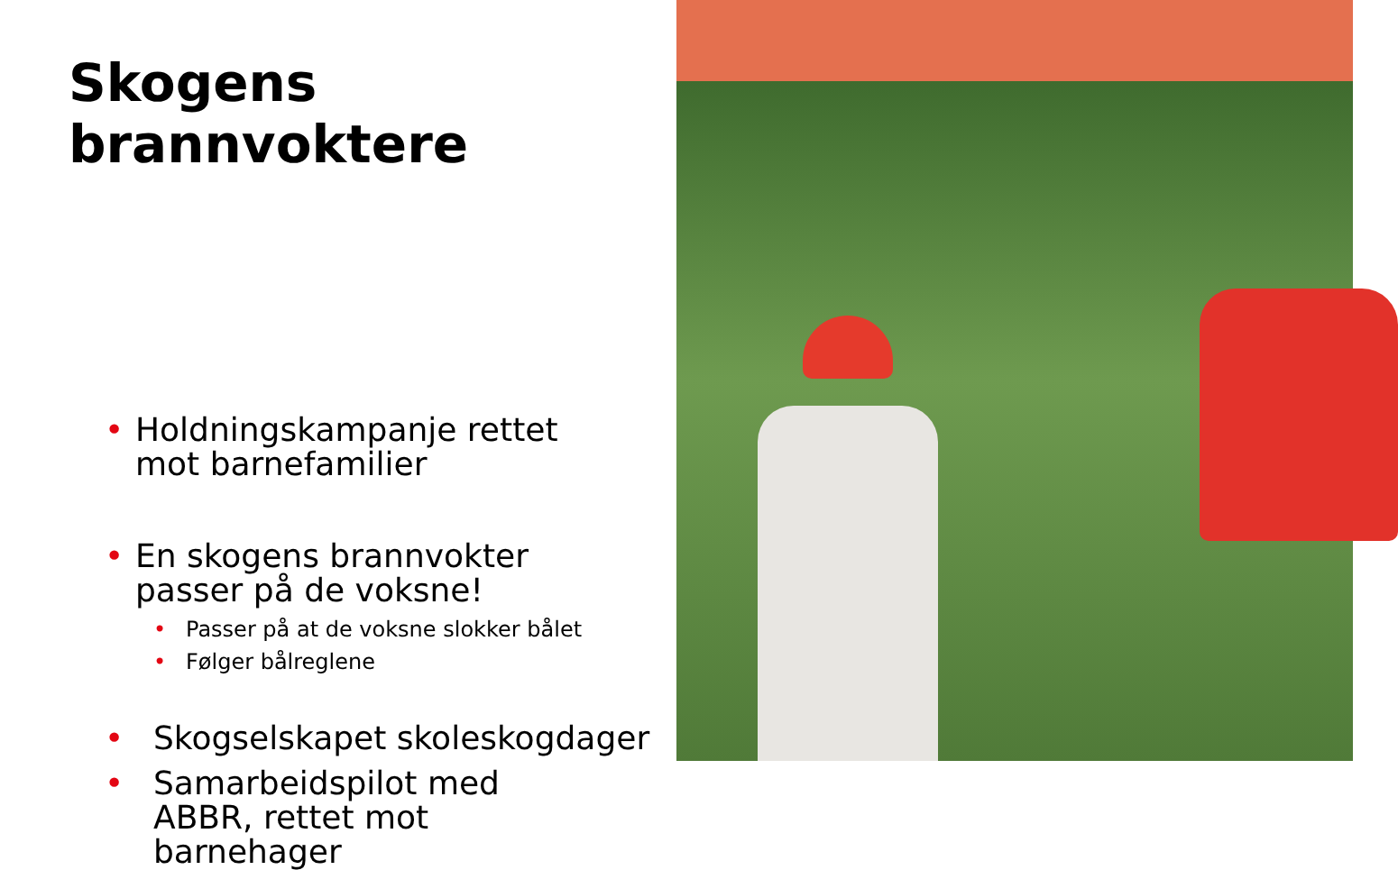Skogens
brannvoktere
• Holdningskampanje rettet mot barnefamilier
• En skogens brannvokter passer på de voksne!
• Passer på at de voksne slokker bålet
• Følger bålreglene
• Skogselskapet skoleskogdager
• Samarbeidspilot med ABBR, rettet mot barnehager